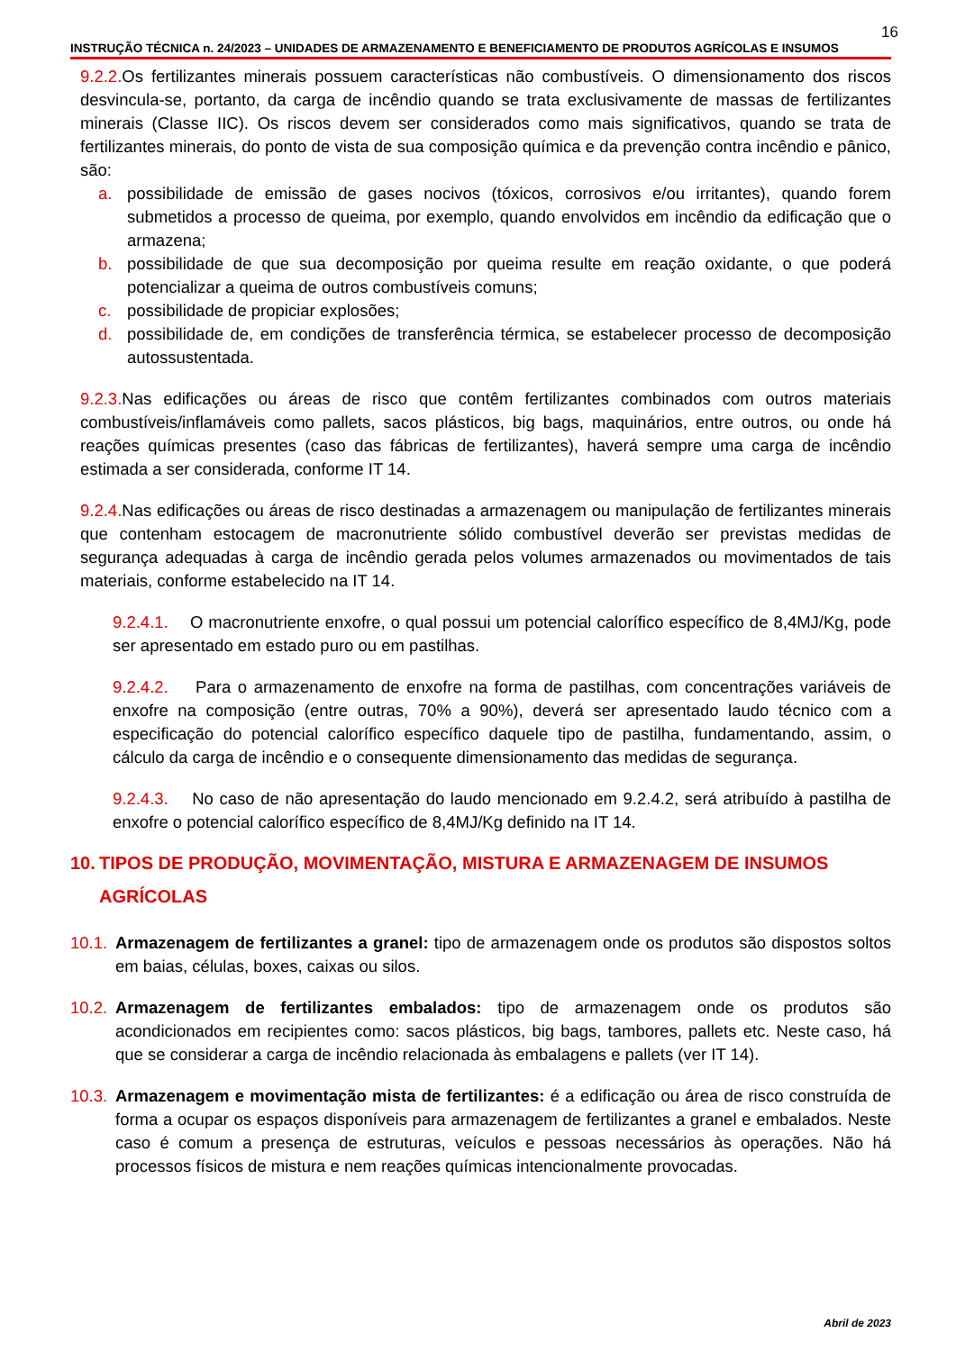16
INSTRUÇÃO TÉCNICA n. 24/2023 – UNIDADES DE ARMAZENAMENTO E BENEFICIAMENTO DE PRODUTOS AGRÍCOLAS E INSUMOS
9.2.2. Os fertilizantes minerais possuem características não combustíveis. O dimensionamento dos riscos desvincula-se, portanto, da carga de incêndio quando se trata exclusivamente de massas de fertilizantes minerais (Classe IIC). Os riscos devem ser considerados como mais significativos, quando se trata de fertilizantes minerais, do ponto de vista de sua composição química e da prevenção contra incêndio e pânico, são:
a. possibilidade de emissão de gases nocivos (tóxicos, corrosivos e/ou irritantes), quando forem submetidos a processo de queima, por exemplo, quando envolvidos em incêndio da edificação que o armazena;
b. possibilidade de que sua decomposição por queima resulte em reação oxidante, o que poderá potencializar a queima de outros combustíveis comuns;
c. possibilidade de propiciar explosões;
d. possibilidade de, em condições de transferência térmica, se estabelecer processo de decomposição autossustentada.
9.2.3. Nas edificações ou áreas de risco que contêm fertilizantes combinados com outros materiais combustíveis/inflamáveis como pallets, sacos plásticos, big bags, maquinários, entre outros, ou onde há reações químicas presentes (caso das fábricas de fertilizantes), haverá sempre uma carga de incêndio estimada a ser considerada, conforme IT 14.
9.2.4. Nas edificações ou áreas de risco destinadas a armazenagem ou manipulação de fertilizantes minerais que contenham estocagem de macronutriente sólido combustível deverão ser previstas medidas de segurança adequadas à carga de incêndio gerada pelos volumes armazenados ou movimentados de tais materiais, conforme estabelecido na IT 14.
9.2.4.1. O macronutriente enxofre, o qual possui um potencial calorífico específico de 8,4MJ/Kg, pode ser apresentado em estado puro ou em pastilhas.
9.2.4.2. Para o armazenamento de enxofre na forma de pastilhas, com concentrações variáveis de enxofre na composição (entre outras, 70% a 90%), deverá ser apresentado laudo técnico com a especificação do potencial calorífico específico daquele tipo de pastilha, fundamentando, assim, o cálculo da carga de incêndio e o consequente dimensionamento das medidas de segurança.
9.2.4.3. No caso de não apresentação do laudo mencionado em 9.2.4.2, será atribuído à pastilha de enxofre o potencial calorífico específico de 8,4MJ/Kg definido na IT 14.
10. TIPOS DE PRODUÇÃO, MOVIMENTAÇÃO, MISTURA E ARMAZENAGEM DE INSUMOS AGRÍCOLAS
10.1.
Armazenagem de fertilizantes a granel: tipo de armazenagem onde os produtos são dispostos soltos em baias, células, boxes, caixas ou silos.
10.2.
Armazenagem de fertilizantes embalados: tipo de armazenagem onde os produtos são acondicionados em recipientes como: sacos plásticos, big bags, tambores, pallets etc. Neste caso, há que se considerar a carga de incêndio relacionada às embalagens e pallets (ver IT 14).
10.3.
Armazenagem e movimentação mista de fertilizantes: é a edificação ou área de risco construída de forma a ocupar os espaços disponíveis para armazenagem de fertilizantes a granel e embalados. Neste caso é comum a presença de estruturas, veículos e pessoas necessários às operações. Não há processos físicos de mistura e nem reações químicas intencionalmente provocadas.
Abril de 2023